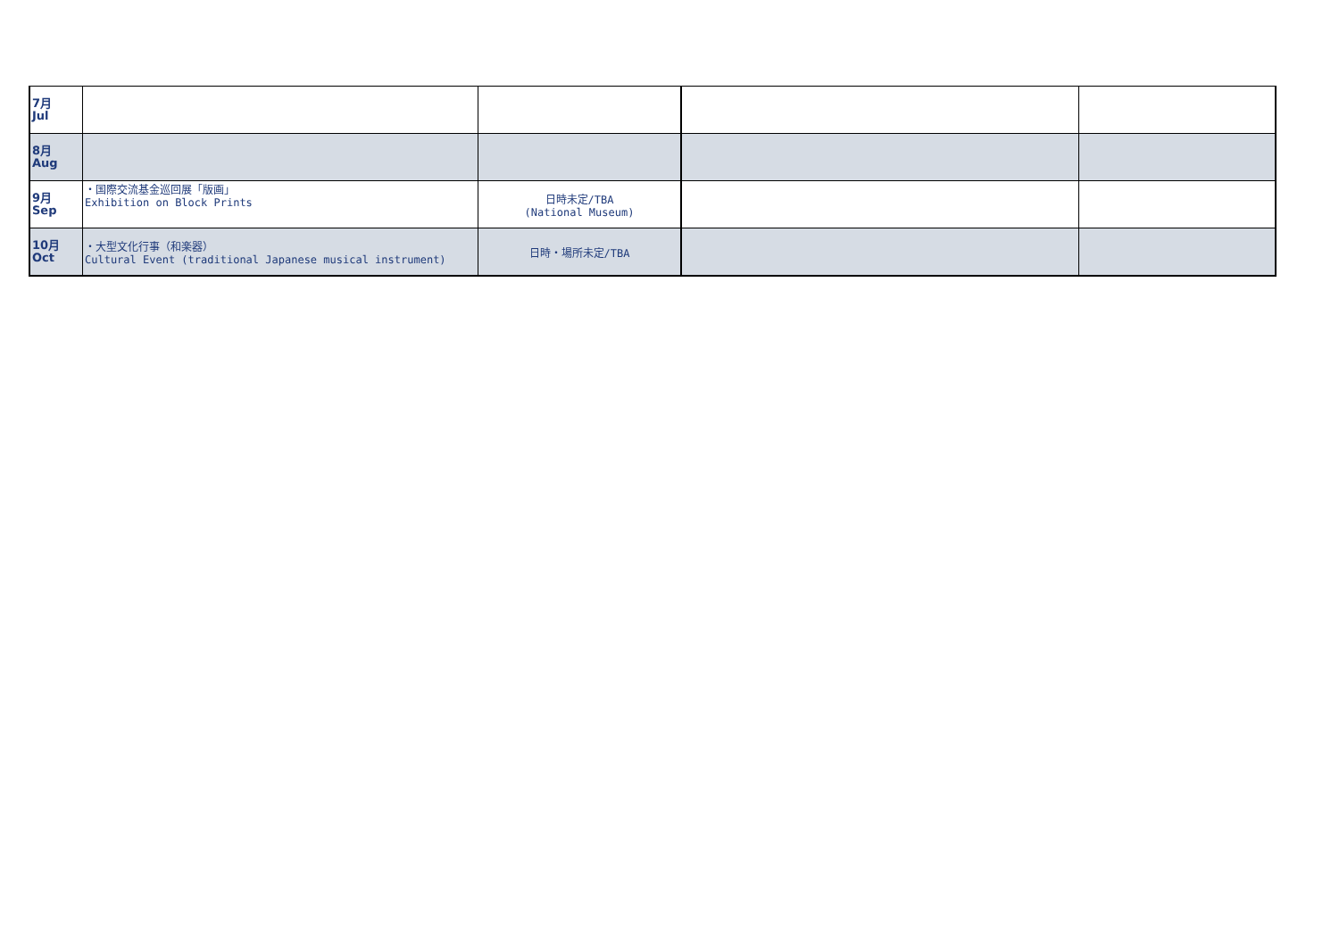| 7月 Jul | | | | |
| 8月 Aug | | | | |
| 9月 Sep | ・国際交流基金巡回展「版画」 Exhibition on Block Prints | 日時未定/TBA (National Museum) | | |
| 10月 Oct | ・大型文化行事（和楽器） Cultural Event (traditional Japanese musical instrument) | 日時・場所未定/TBA | | |